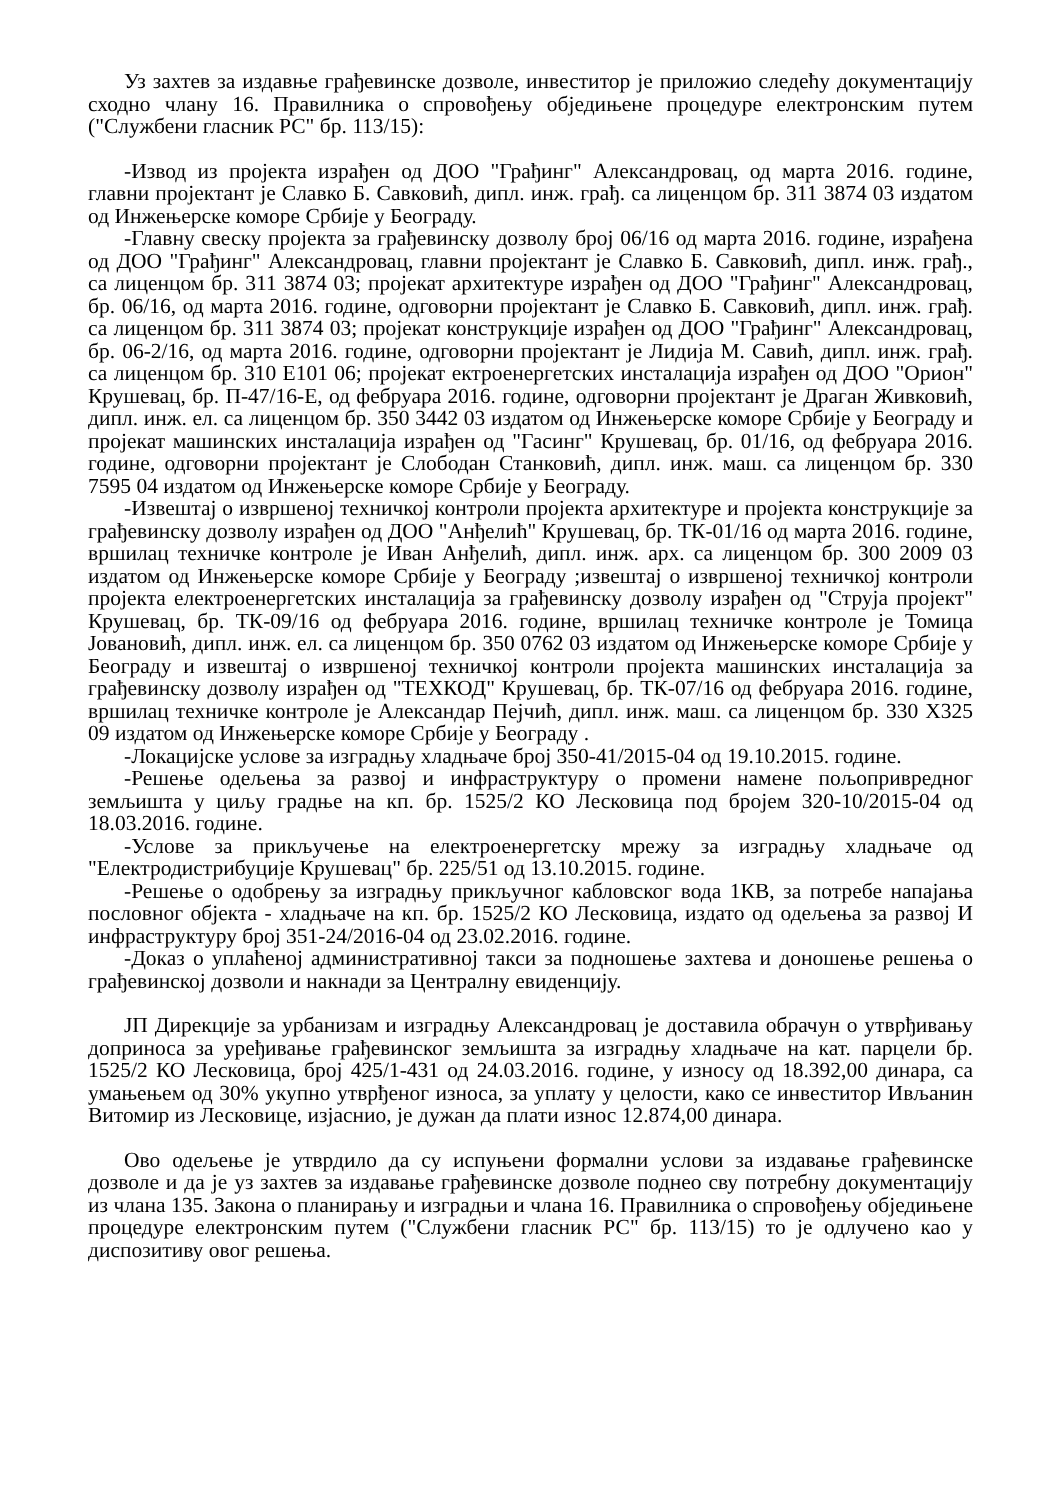Уз захтев за издавње грађевинске дозволе, инвеститор је приложио следећу документацију сходно члану 16. Правилника о спровођењу обједињене процедуре електронским путем ("Службени гласник РС" бр. 113/15):
-Извод из пројекта израђен од ДОО "Грађинг" Александровац, од марта 2016. године, главни пројектант је Славко Б. Савковић, дипл. инж. грађ. са лиценцом бр. 311 3874 03 издатом од Инжењерске коморе Србије у Београду.
-Главну свеску пројекта за грађевинску дозволу број 06/16 од марта 2016. године, израђена од ДОО "Грађинг" Александровац, главни пројектант је Славко Б. Савковић, дипл. инж. грађ., са лиценцом бр. 311 3874 03; пројекат архитектуре израђен од ДОО "Грађинг" Александровац, бр. 06/16, од марта 2016. године, одговорни пројектант је Славко Б. Савковић, дипл. инж. грађ. са лиценцом бр. 311 3874 03; пројекат конструкције израђен од ДОО "Грађинг" Александровац, бр. 06-2/16, од марта 2016. године, одговорни пројектант је Лидија М. Савић, дипл. инж. грађ. са лиценцом бр. 310 Е101 06; пројекат ектроенергетских инсталација израђен од ДОО "Орион" Крушевац, бр. П-47/16-Е, од фебруара 2016. године, одговорни пројектант је Драган Живковић, дипл. инж. ел. са лиценцом бр. 350 3442 03 издатом од Инжењерске коморе Србије у Београду и пројекат машинских инсталација израђен од "Гасинг" Крушевац, бр. 01/16, од фебруара 2016. године, одговорни пројектант је Слободан Станковић, дипл. инж. маш. са лиценцом бр. 330 7595 04 издатом од Инжењерске коморе Србије у Београду.
-Извештај о извршеној техничкој контроли пројекта архитектуре и пројекта конструкције за грађевинску дозволу израђен од ДОО "Анђелић" Крушевац, бр. ТК-01/16 од марта 2016. године, вршилац техничке контроле је Иван Анђелић, дипл. инж. арх. са лиценцом бр. 300 2009 03 издатом од Инжењерске коморе Србије у Београду ;извештај о извршеној техничкој контроли пројекта електроенергетских инсталација за грађевинску дозволу израђен од "Струја пројект" Крушевац, бр. ТК-09/16 од фебруара 2016. године, вршилац техничке контроле је Томица Јовановић, дипл. инж. ел. са лиценцом бр. 350 0762 03 издатом од Инжењерске коморе Србије у Београду и извештај о извршеној техничкој контроли пројекта машинских инсталација за грађевинску дозволу израђен од "ТЕХКОД" Крушевац, бр. ТК-07/16 од фебруара 2016. године, вршилац техничке контроле је Александар Пејчић, дипл. инж. маш. са лиценцом бр. 330 Х325 09 издатом од Инжењерске коморе Србије у Београду .
-Локацијске услове за изградњу хладњаче број 350-41/2015-04 од 19.10.2015. године.
-Решење одељења за развој и инфраструктуру о промени намене пољопривредног земљишта у циљу градње на кп. бр. 1525/2 КО Лесковица под бројем 320-10/2015-04 од 18.03.2016. године.
-Услове за прикључење на електроенергетску мрежу за изградњу хладњаче од "Електродистрибуције Крушевац" бр. 225/51 од 13.10.2015. године.
-Решење о одобрењу за изградњу прикључног кабловског вода 1КВ, за потребе напајања пословног објекта - хладњаче на кп. бр. 1525/2 КО Лесковица, издато од одељења за развој И инфраструктуру број 351-24/2016-04 од 23.02.2016. године.
-Доказ о уплаћеној административној такси за подношење захтева и доношење решења о грађевинској дозволи и накнади за Централну евиденцију.
ЈП Дирекције за урбанизам и изградњу Александровац је доставила обрачун о утврђивању доприноса за уређивање грађевинског земљишта за изградњу хладњаче на кат. парцели бр. 1525/2 КО Лесковица, број 425/1-431 од 24.03.2016. године, у износу од 18.392,00 динара, са умањењем од 30% укупно утврђеног износа, за уплату у целости, како се инвеститор Ивљанин Витомир из Лесковице, изјаснио, је дужан да плати износ 12.874,00 динара.
Ово одељење је утврдило да су испуњени формални услови за издавање грађевинске дозволе и да је уз захтев за издавање грађевинске дозволе поднео сву потребну документацију из члана 135. Закона о планирању и изградњи и члана 16. Правилника о спровођењу обједињене процедуре електронским путем ("Службени гласник РС" бр. 113/15) то је одлучено као у диспозитиву овог решења.